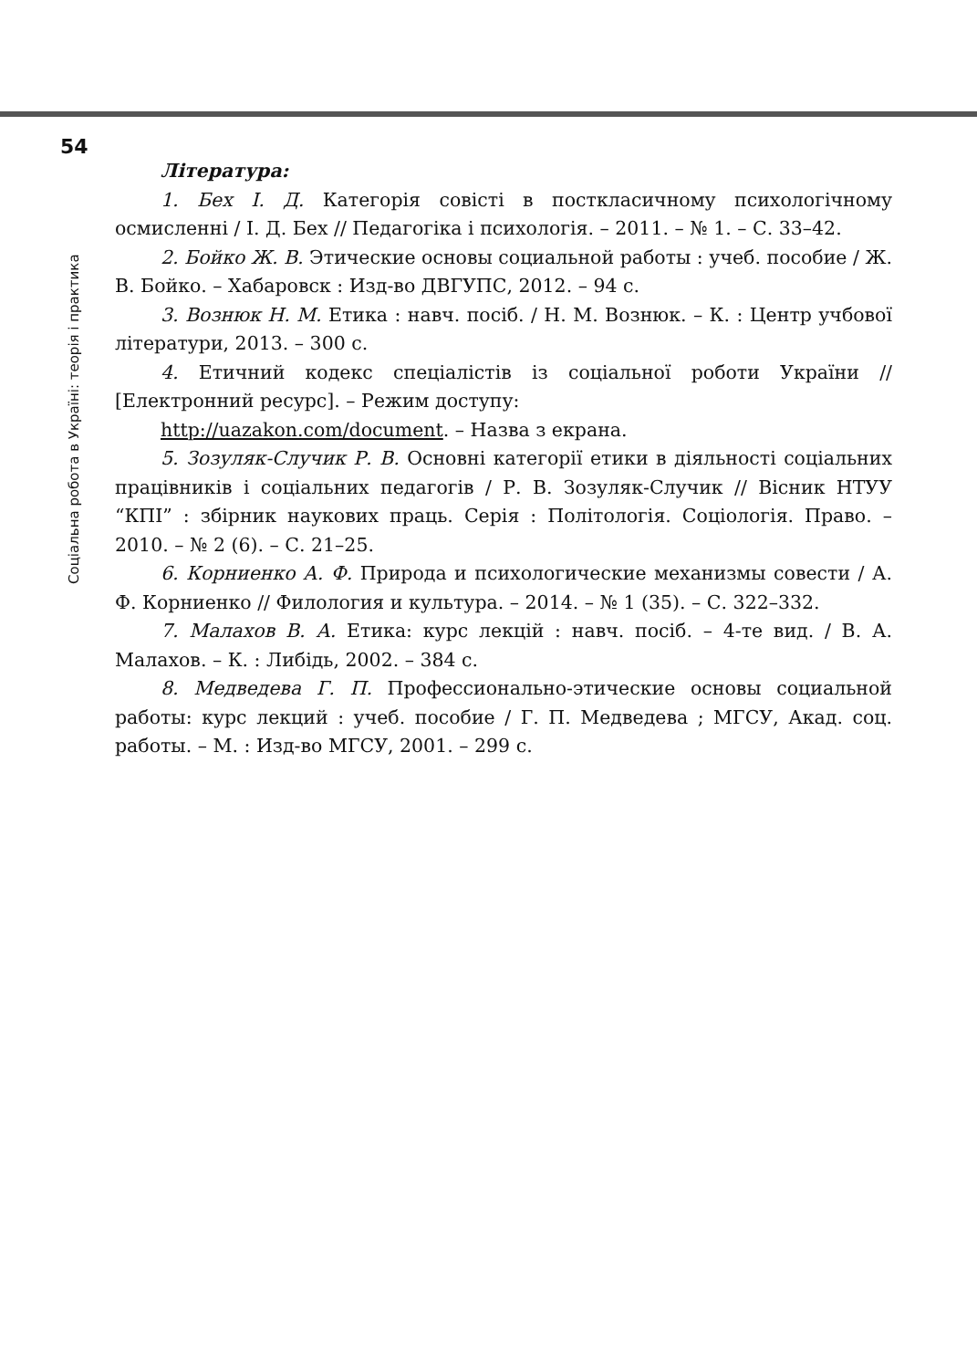54
Соціальна робота в Україні: теорія і практика
Література:
1. Бех І. Д. Категорія совісті в посткласичному психологічному осмисленні / І. Д. Бех // Педагогіка і психологія. – 2011. – № 1. – С. 33–42.
2. Бойко Ж. В. Этические основы социальной работы : учеб. пособие / Ж. В. Бойко. – Хабаровск : Изд-во ДВГУПС, 2012. – 94 с.
3. Вознюк Н. М. Етика : навч. посіб. / Н. М. Вознюк. – К. : Центр учбової літератури, 2013. – 300 с.
4. Етичний кодекс спеціалістів із соціальної роботи України // [Електронний ресурс]. – Режим доступу:
http://uazakon.com/document. – Назва з екрана.
5. Зозуляк-Случик Р. В. Основні категорії етики в діяльності соціальних працівників і соціальних педагогів / Р. В. Зозуляк-Случик // Вісник НТУУ “КПІ” : збірник наукових праць. Серія : Політологія. Соціологія. Право. – 2010. – № 2 (6). – С. 21–25.
6. Корниенко А. Ф. Природа и психологические механизмы совести / А. Ф. Корниенко // Филология и культура. – 2014. – № 1 (35). – С. 322–332.
7. Малахов В. А. Етика: курс лекцій : навч. посіб. – 4-те вид. / В. А. Малахов. – К. : Либідь, 2002. – 384 с.
8. Медведева Г. П. Профессионально-этические основы социальной работы: курс лекций : учеб. пособие / Г. П. Медведева ; МГСУ, Акад. соц. работы. – М. : Изд-во МГСУ, 2001. – 299 с.